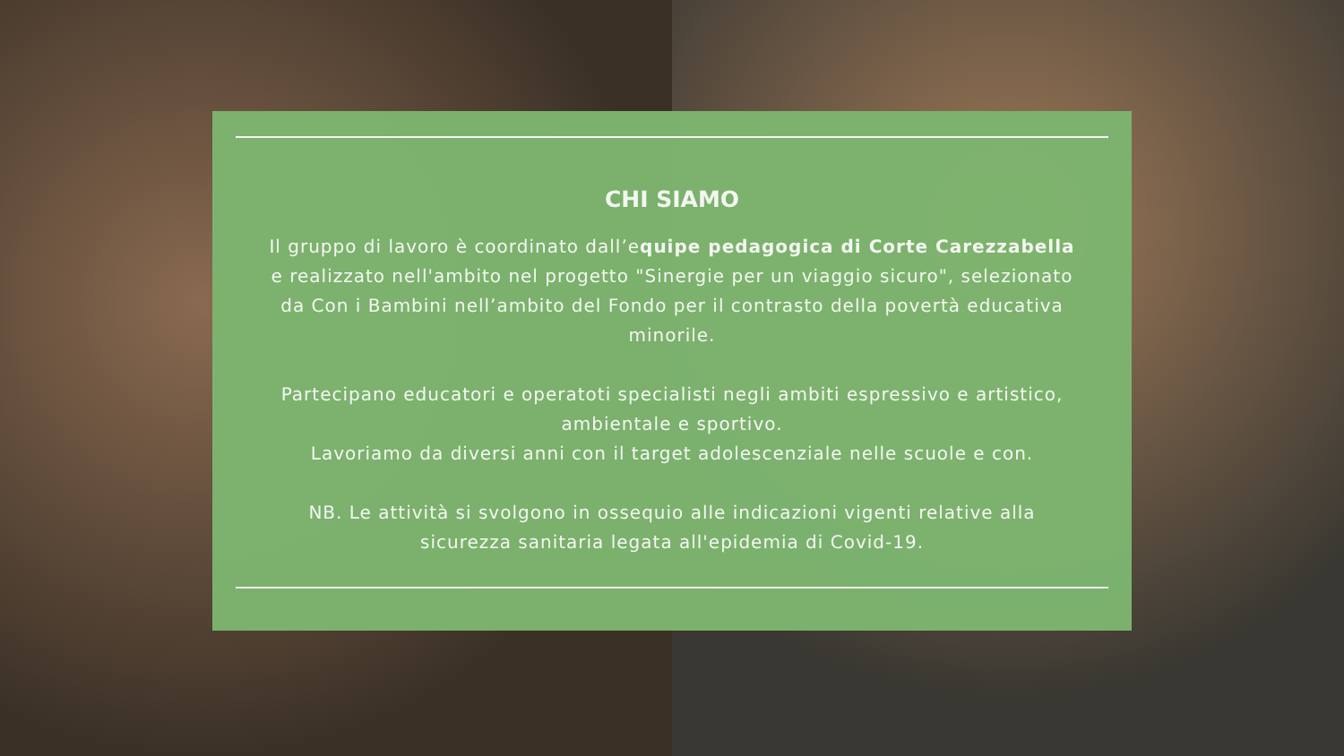CHI SIAMO
Il gruppo di lavoro è coordinato dall’equipe pedagogica di Corte Carezzabella e realizzato nell'ambito nel progetto "Sinergie per un viaggio sicuro", selezionato da Con i Bambini nell’ambito del Fondo per il contrasto della povertà educativa minorile.
Partecipano educatori e operatoti specialisti negli ambiti espressivo e artistico, ambientale e sportivo.
Lavoriamo da diversi anni con il target adolescenziale nelle scuole e con.
NB. Le attività si svolgono in ossequio alle indicazioni vigenti relative alla sicurezza sanitaria legata all'epidemia di Covid-19.